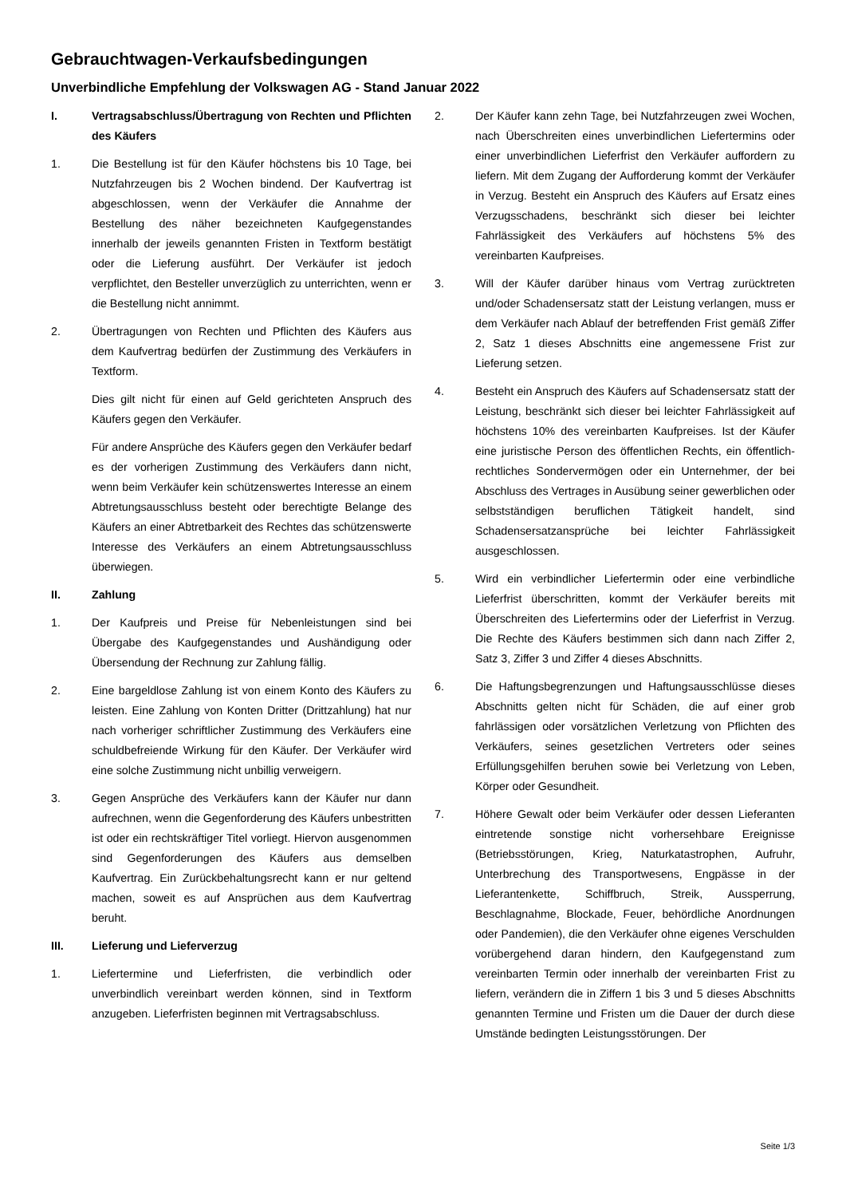Gebrauchtwagen-Verkaufsbedingungen
Unverbindliche Empfehlung der Volkswagen AG - Stand Januar 2022
I. Vertragsabschluss/Übertragung von Rechten und Pflichten des Käufers
1. Die Bestellung ist für den Käufer höchstens bis 10 Tage, bei Nutzfahrzeugen bis 2 Wochen bindend. Der Kaufvertrag ist abgeschlossen, wenn der Verkäufer die Annahme der Bestellung des näher bezeichneten Kaufgegenstandes innerhalb der jeweils genannten Fristen in Textform bestätigt oder die Lieferung ausführt. Der Verkäufer ist jedoch verpflichtet, den Besteller unverzüglich zu unterrichten, wenn er die Bestellung nicht annimmt.
2. Übertragungen von Rechten und Pflichten des Käufers aus dem Kaufvertrag bedürfen der Zustimmung des Verkäufers in Textform.
Dies gilt nicht für einen auf Geld gerichteten Anspruch des Käufers gegen den Verkäufer.
Für andere Ansprüche des Käufers gegen den Verkäufer bedarf es der vorherigen Zustimmung des Verkäufers dann nicht, wenn beim Verkäufer kein schützenswertes Interesse an einem Abtretungsausschluss besteht oder berechtigte Belange des Käufers an einer Abtretbarkeit des Rechtes das schützenswerte Interesse des Verkäufers an einem Abtretungsausschluss überwiegen.
II. Zahlung
1. Der Kaufpreis und Preise für Nebenleistungen sind bei Übergabe des Kaufgegenstandes und Aushändigung oder Übersendung der Rechnung zur Zahlung fällig.
2. Eine bargeldlose Zahlung ist von einem Konto des Käufers zu leisten. Eine Zahlung von Konten Dritter (Drittzahlung) hat nur nach vorheriger schriftlicher Zustimmung des Verkäufers eine schuldbefreiende Wirkung für den Käufer. Der Verkäufer wird eine solche Zustimmung nicht unbillig verweigern.
3. Gegen Ansprüche des Verkäufers kann der Käufer nur dann aufrechnen, wenn die Gegenforderung des Käufers unbestritten ist oder ein rechtskräftiger Titel vorliegt. Hiervon ausgenommen sind Gegenforderungen des Käufers aus demselben Kaufvertrag. Ein Zurückbehaltungsrecht kann er nur geltend machen, soweit es auf Ansprüchen aus dem Kaufvertrag beruht.
III. Lieferung und Lieferverzug
1. Liefertermine und Lieferfristen, die verbindlich oder unverbindlich vereinbart werden können, sind in Textform anzugeben. Lieferfristen beginnen mit Vertragsabschluss.
2. Der Käufer kann zehn Tage, bei Nutzfahrzeugen zwei Wochen, nach Überschreiten eines unverbindlichen Liefertermins oder einer unverbindlichen Lieferfrist den Verkäufer auffordern zu liefern. Mit dem Zugang der Aufforderung kommt der Verkäufer in Verzug. Besteht ein Anspruch des Käufers auf Ersatz eines Verzugsschadens, beschränkt sich dieser bei leichter Fahrlässigkeit des Verkäufers auf höchstens 5% des vereinbarten Kaufpreises.
3. Will der Käufer darüber hinaus vom Vertrag zurücktreten und/oder Schadensersatz statt der Leistung verlangen, muss er dem Verkäufer nach Ablauf der betreffenden Frist gemäß Ziffer 2, Satz 1 dieses Abschnitts eine angemessene Frist zur Lieferung setzen.
4. Besteht ein Anspruch des Käufers auf Schadensersatz statt der Leistung, beschränkt sich dieser bei leichter Fahrlässigkeit auf höchstens 10% des vereinbarten Kaufpreises. Ist der Käufer eine juristische Person des öffentlichen Rechts, ein öffentlich-rechtliches Sondervermögen oder ein Unternehmer, der bei Abschluss des Vertrages in Ausübung seiner gewerblichen oder selbstständigen beruflichen Tätigkeit handelt, sind Schadensersatzansprüche bei leichter Fahrlässigkeit ausgeschlossen.
5. Wird ein verbindlicher Liefertermin oder eine verbindliche Lieferfrist überschritten, kommt der Verkäufer bereits mit Überschreiten des Liefertermins oder der Lieferfrist in Verzug. Die Rechte des Käufers bestimmen sich dann nach Ziffer 2, Satz 3, Ziffer 3 und Ziffer 4 dieses Abschnitts.
6. Die Haftungsbegrenzungen und Haftungsausschlüsse dieses Abschnitts gelten nicht für Schäden, die auf einer grob fahrlässigen oder vorsätzlichen Verletzung von Pflichten des Verkäufers, seines gesetzlichen Vertreters oder seines Erfüllungsgehilfen beruhen sowie bei Verletzung von Leben, Körper oder Gesundheit.
7. Höhere Gewalt oder beim Verkäufer oder dessen Lieferanten eintretende sonstige nicht vorhersehbare Ereignisse (Betriebsstörungen, Krieg, Naturkatastrophen, Aufruhr, Unterbrechung des Transportwesens, Engpässe in der Lieferantenkette, Schiffbruch, Streik, Aussperrung, Beschlagnahme, Blockade, Feuer, behördliche Anordnungen oder Pandemien), die den Verkäufer ohne eigenes Verschulden vorübergehend daran hindern, den Kaufgegenstand zum vereinbarten Termin oder innerhalb der vereinbarten Frist zu liefern, verändern die in Ziffern 1 bis 3 und 5 dieses Abschnitts genannten Termine und Fristen um die Dauer der durch diese Umstände bedingten Leistungsstörungen. Der
Seite 1/3